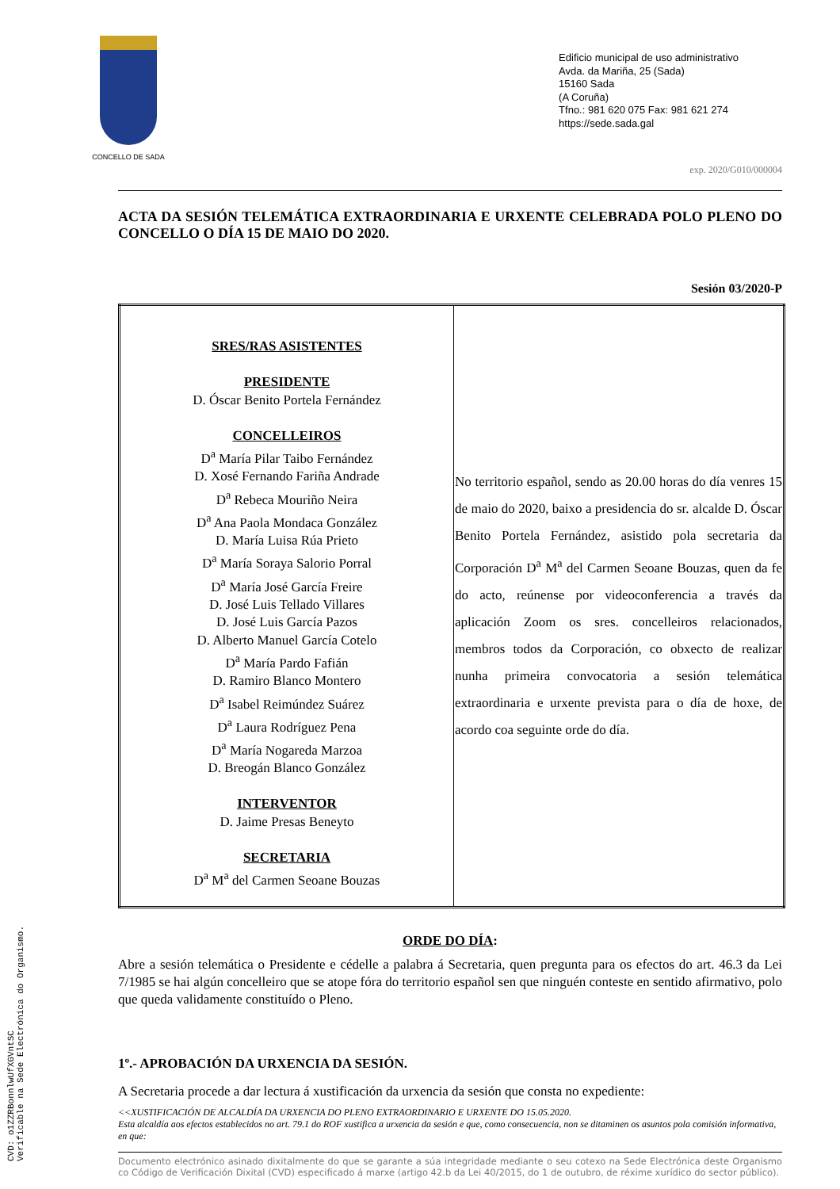CONCELLO DE SADA
Edificio municipal de uso administrativo
Avda. da Mariña, 25 (Sada)
15160 Sada
(A Coruña)
Tfno.: 981 620 075 Fax: 981 621 274
https://sede.sada.gal
exp. 2020/G010/000004
ACTA DA SESIÓN TELEMÁTICA EXTRAORDINARIA E URXENTE CELEBRADA POLO PLENO DO CONCELLO O DÍA 15 DE MAIO DO 2020.
Sesión 03/2020-P
| SRES/RAS ASISTENTES PRESIDENTE D. Óscar Benito Portela Fernández CONCELLEIROS D<sup>a</sup> María Pilar Taibo Fernández D. Xosé Fernando Fariña Andrade D<sup>a</sup> Rebeca Mouriño Neira D<sup>a</sup> Ana Paola Mondaca González D. María Luisa Rúa Prieto D<sup>a</sup> María Soraya Salorio Porral D<sup>a</sup> María José García Freire D. José Luis Tellado Villares D. José Luis García Pazos D. Alberto Manuel García Cotelo D<sup>a</sup> María Pardo Fafián D. Ramiro Blanco Montero D<sup>a</sup> Isabel Reimúndez Suárez D<sup>a</sup> Laura Rodríguez Pena D<sup>a</sup> María Nogareda Marzoa D. Breogán Blanco González INTERVENTOR D. Jaime Presas Beneyto SECRETARIA D<sup>a</sup> M<sup>a</sup> del Carmen Seoane Bouzas | No territorio español, sendo as 20.00 horas do día venres 15 de maio do 2020, baixo a presidencia do sr. alcalde D. Óscar Benito Portela Fernández, asistido pola secretaria da Corporación D<sup>a</sup> M<sup>a</sup> del Carmen Seoane Bouzas, quen da fe do acto, reúnense por videoconferencia a través da aplicación Zoom os sres. concelleiros relacionados, membros todos da Corporación, co obxecto de realizar nunha primeira convocatoria a sesión telemática extraordinaria e urxente prevista para o día de hoxe, de acordo coa seguinte orde do día. |
ORDE DO DÍA:
Abre a sesión telemática o Presidente e cédelle a palabra á Secretaria, quen pregunta para os efectos do art. 46.3 da Lei 7/1985 se hai algún concelleiro que se atope fóra do territorio español sen que ninguén conteste en sentido afirmativo, polo que queda validamente constituído o Pleno.
1º.- APROBACIÓN DA URXENCIA DA SESIÓN.
A Secretaria procede a dar lectura á xustificación da urxencia da sesión que consta no expediente:
<<XUSTIFICACIÓN DE ALCALDÍA DA URXENCIA DO PLENO EXTRAORDINARIO E URXENTE DO 15.05.2020.
Esta alcaldía aos efectos establecidos no art. 79.1 do ROF xustifica a urxencia da sesión e que, como consecuencia, non se ditaminen os asuntos pola comisión informativa, en que:
Documento electrónico asinado dixitalmente do que se garante a súa integridade mediante o seu cotexo na Sede Electrónica deste Organismo co Código de Verificación Dixital (CVD) especificado á marxe (artigo 42.b da Lei 40/2015, do 1 de outubro, de réxime xurídico do sector público).
CVD: o1ZZRBonnlwUfXGVntSC
Verificable na Sede Electrónica do Organismo.